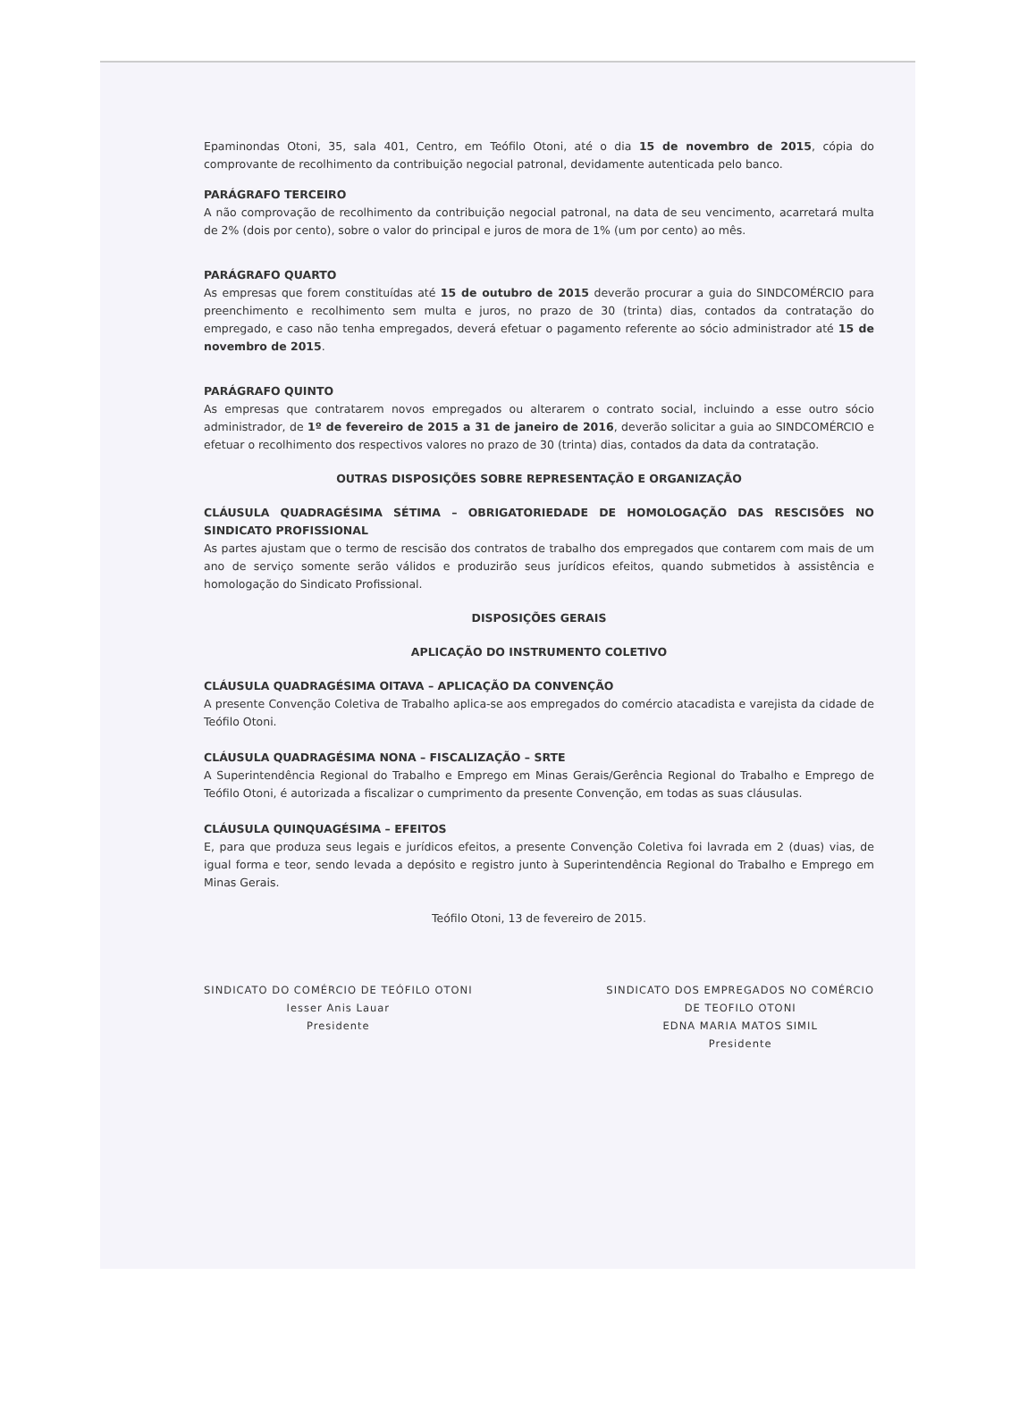Epaminondas Otoni, 35, sala 401, Centro, em Teófilo Otoni, até o dia 15 de novembro de 2015, cópia do comprovante de recolhimento da contribuição negocial patronal, devidamente autenticada pelo banco.
PARÁGRAFO TERCEIRO
A não comprovação de recolhimento da contribuição negocial patronal, na data de seu vencimento, acarretará multa de 2% (dois por cento), sobre o valor do principal e juros de mora de 1% (um por cento) ao mês.
PARÁGRAFO QUARTO
As empresas que forem constituídas até 15 de outubro de 2015 deverão procurar a guia do SINDCOMÉRCIO para preenchimento e recolhimento sem multa e juros, no prazo de 30 (trinta) dias, contados da contratação do empregado, e caso não tenha empregados, deverá efetuar o pagamento referente ao sócio administrador até 15 de novembro de 2015.
PARÁGRAFO QUINTO
As empresas que contratarem novos empregados ou alterarem o contrato social, incluindo a esse outro sócio administrador, de 1º de fevereiro de 2015 a 31 de janeiro de 2016, deverão solicitar a guia ao SINDCOMÉRCIO e efetuar o recolhimento dos respectivos valores no prazo de 30 (trinta) dias, contados da data da contratação.
OUTRAS DISPOSIÇÕES SOBRE REPRESENTAÇÃO E ORGANIZAÇÃO
CLÁUSULA QUADRAGÉSIMA SÉTIMA – OBRIGATORIEDADE DE HOMOLOGAÇÃO DAS RESCISÕES NO SINDICATO PROFISSIONAL
As partes ajustam que o termo de rescisão dos contratos de trabalho dos empregados que contarem com mais de um ano de serviço somente serão válidos e produzirão seus jurídicos efeitos, quando submetidos à assistência e homologação do Sindicato Profissional.
DISPOSIÇÕES GERAIS
APLICAÇÃO DO INSTRUMENTO COLETIVO
CLÁUSULA QUADRAGÉSIMA OITAVA – APLICAÇÃO DA CONVENÇÃO
A presente Convenção Coletiva de Trabalho aplica-se aos empregados do comércio atacadista e varejista da cidade de Teófilo Otoni.
CLÁUSULA QUADRAGÉSIMA NONA – FISCALIZAÇÃO – SRTE
A Superintendência Regional do Trabalho e Emprego em Minas Gerais/Gerência Regional do Trabalho e Emprego de Teófilo Otoni, é autorizada a fiscalizar o cumprimento da presente Convenção, em todas as suas cláusulas.
CLÁUSULA QUINQUAGÉSIMA – EFEITOS
E, para que produza seus legais e jurídicos efeitos, a presente Convenção Coletiva foi lavrada em 2 (duas) vias, de igual forma e teor, sendo levada a depósito e registro junto à Superintendência Regional do Trabalho e Emprego em Minas Gerais.
Teófilo Otoni, 13 de fevereiro de 2015.
SINDICATO DO COMÉRCIO DE TEÓFILO OTONI
Iesser Anis Lauar
Presidente
SINDICATO DOS EMPREGADOS NO COMÉRCIO
DE TEOFILO OTONI
EDNA MARIA MATOS SIMIL
Presidente